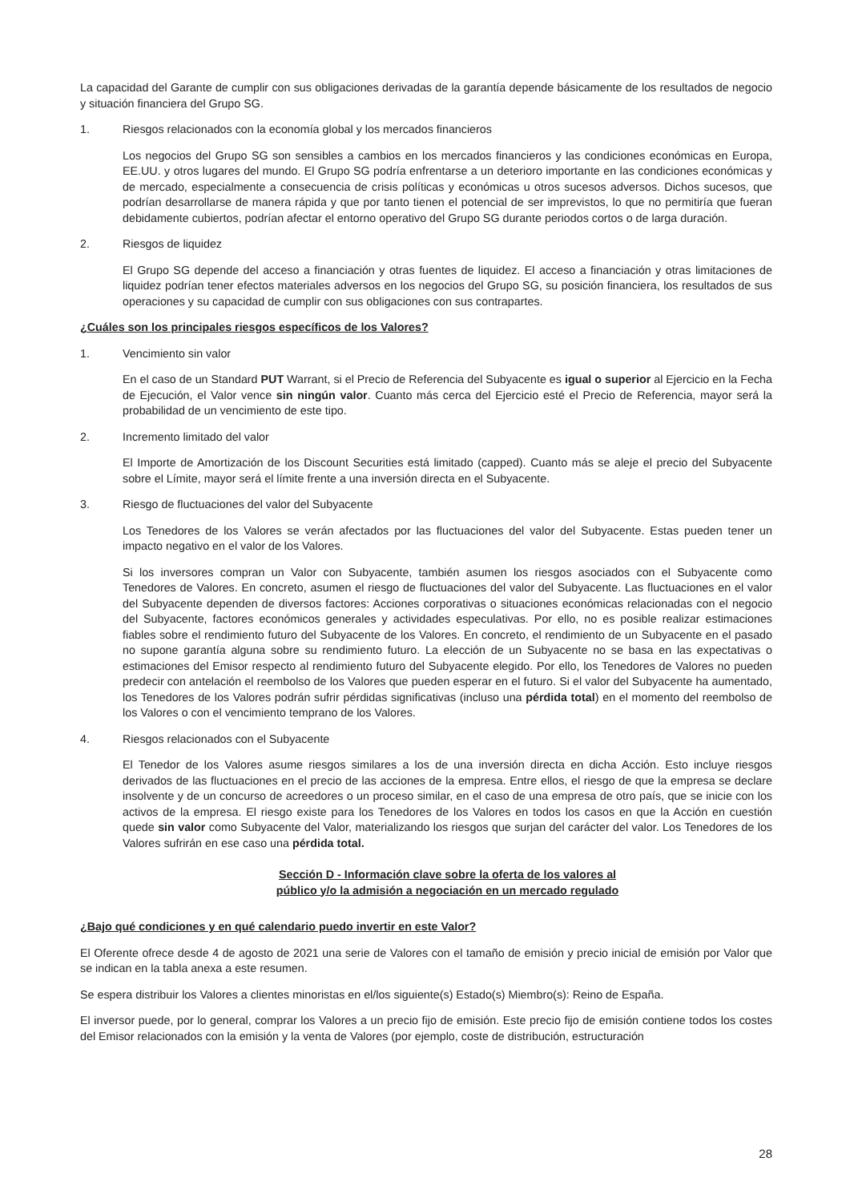La capacidad del Garante de cumplir con sus obligaciones derivadas de la garantía depende básicamente de los resultados de negocio y situación financiera del Grupo SG.
1. Riesgos relacionados con la economía global y los mercados financieros
Los negocios del Grupo SG son sensibles a cambios en los mercados financieros y las condiciones económicas en Europa, EE.UU. y otros lugares del mundo. El Grupo SG podría enfrentarse a un deterioro importante en las condiciones económicas y de mercado, especialmente a consecuencia de crisis políticas y económicas u otros sucesos adversos. Dichos sucesos, que podrían desarrollarse de manera rápida y que por tanto tienen el potencial de ser imprevistos, lo que no permitiría que fueran debidamente cubiertos, podrían afectar el entorno operativo del Grupo SG durante periodos cortos o de larga duración.
2. Riesgos de liquidez
El Grupo SG depende del acceso a financiación y otras fuentes de liquidez. El acceso a financiación y otras limitaciones de liquidez podrían tener efectos materiales adversos en los negocios del Grupo SG, su posición financiera, los resultados de sus operaciones y su capacidad de cumplir con sus obligaciones con sus contrapartes.
¿Cuáles son los principales riesgos específicos de los Valores?
1. Vencimiento sin valor
En el caso de un Standard PUT Warrant, si el Precio de Referencia del Subyacente es igual o superior al Ejercicio en la Fecha de Ejecución, el Valor vence sin ningún valor. Cuanto más cerca del Ejercicio esté el Precio de Referencia, mayor será la probabilidad de un vencimiento de este tipo.
2. Incremento limitado del valor
El Importe de Amortización de los Discount Securities está limitado (capped). Cuanto más se aleje el precio del Subyacente sobre el Límite, mayor será el límite frente a una inversión directa en el Subyacente.
3. Riesgo de fluctuaciones del valor del Subyacente
Los Tenedores de los Valores se verán afectados por las fluctuaciones del valor del Subyacente. Estas pueden tener un impacto negativo en el valor de los Valores.
Si los inversores compran un Valor con Subyacente, también asumen los riesgos asociados con el Subyacente como Tenedores de Valores. En concreto, asumen el riesgo de fluctuaciones del valor del Subyacente. Las fluctuaciones en el valor del Subyacente dependen de diversos factores: Acciones corporativas o situaciones económicas relacionadas con el negocio del Subyacente, factores económicos generales y actividades especulativas. Por ello, no es posible realizar estimaciones fiables sobre el rendimiento futuro del Subyacente de los Valores. En concreto, el rendimiento de un Subyacente en el pasado no supone garantía alguna sobre su rendimiento futuro. La elección de un Subyacente no se basa en las expectativas o estimaciones del Emisor respecto al rendimiento futuro del Subyacente elegido. Por ello, los Tenedores de Valores no pueden predecir con antelación el reembolso de los Valores que pueden esperar en el futuro. Si el valor del Subyacente ha aumentado, los Tenedores de los Valores podrán sufrir pérdidas significativas (incluso una pérdida total) en el momento del reembolso de los Valores o con el vencimiento temprano de los Valores.
4. Riesgos relacionados con el Subyacente
El Tenedor de los Valores asume riesgos similares a los de una inversión directa en dicha Acción. Esto incluye riesgos derivados de las fluctuaciones en el precio de las acciones de la empresa. Entre ellos, el riesgo de que la empresa se declare insolvente y de un concurso de acreedores o un proceso similar, en el caso de una empresa de otro país, que se inicie con los activos de la empresa. El riesgo existe para los Tenedores de los Valores en todos los casos en que la Acción en cuestión quede sin valor como Subyacente del Valor, materializando los riesgos que surjan del carácter del valor. Los Tenedores de los Valores sufrirán en ese caso una pérdida total.
Sección D - Información clave sobre la oferta de los valores al
público y/o la admisión a negociación en un mercado regulado
¿Bajo qué condiciones y en qué calendario puedo invertir en este Valor?
El Oferente ofrece desde 4 de agosto de 2021 una serie de Valores con el tamaño de emisión y precio inicial de emisión por Valor que se indican en la tabla anexa a este resumen.
Se espera distribuir los Valores a clientes minoristas en el/los siguiente(s) Estado(s) Miembro(s): Reino de España.
El inversor puede, por lo general, comprar los Valores a un precio fijo de emisión. Este precio fijo de emisión contiene todos los costes del Emisor relacionados con la emisión y la venta de Valores (por ejemplo, coste de distribución, estructuración
28